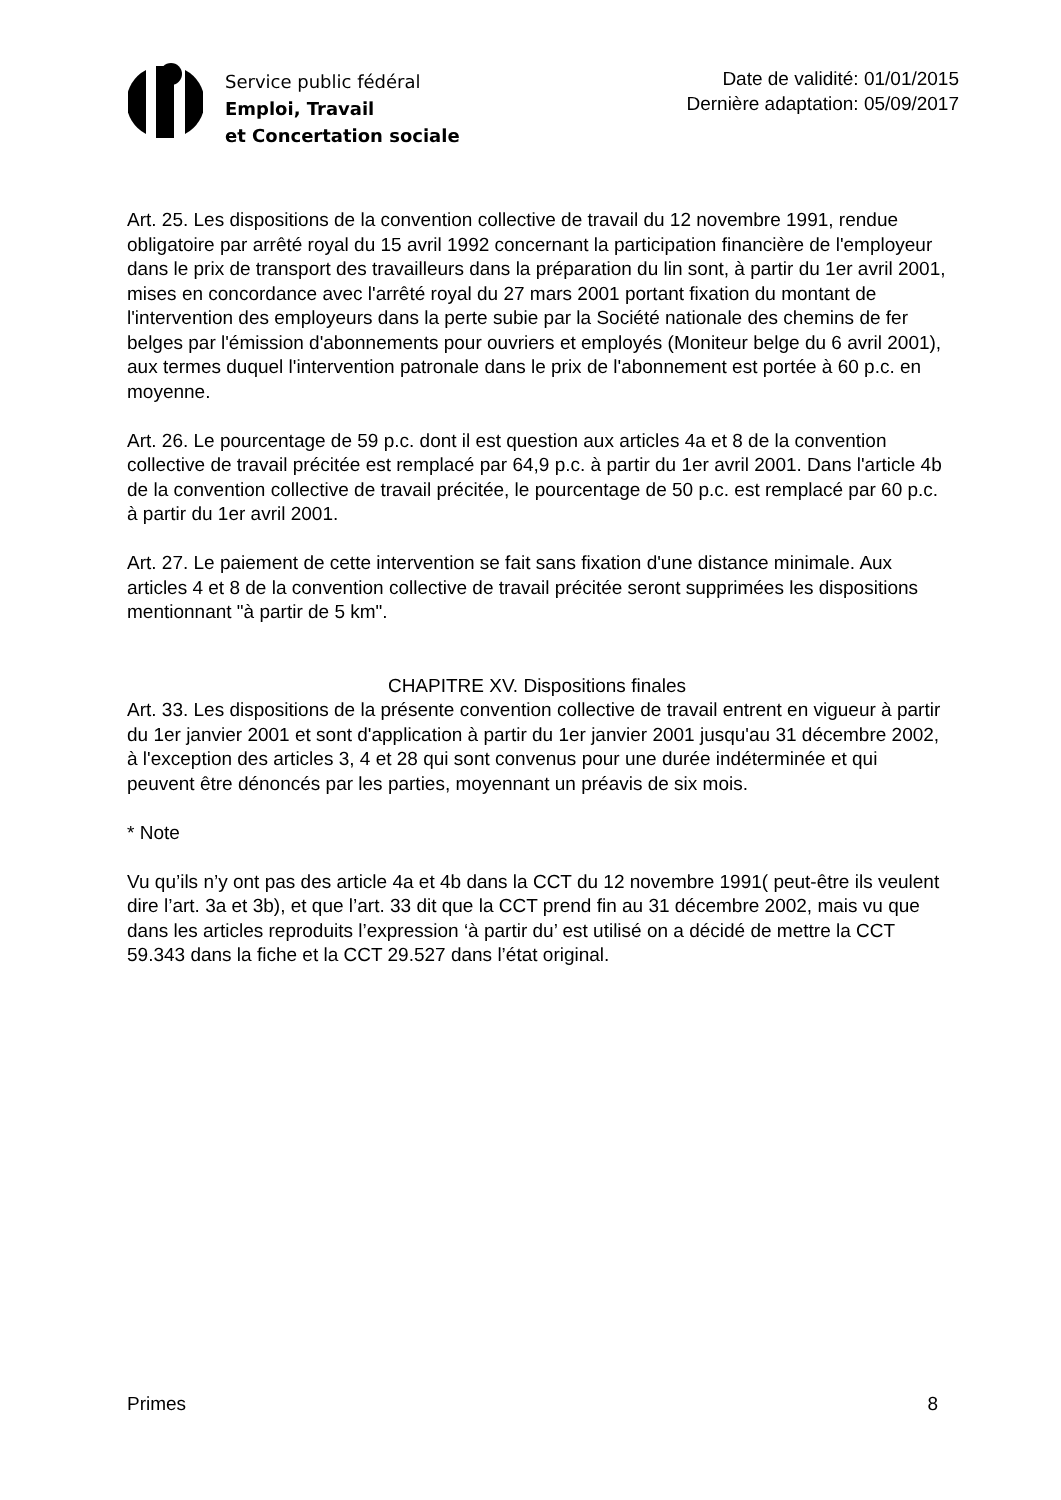Service public fédéral
Emploi, Travail
et Concertation sociale
Date de validité: 01/01/2015
Dernière adaptation: 05/09/2017
Art. 25. Les dispositions de la convention collective de travail du 12 novembre 1991, rendue obligatoire par arrêté royal du 15 avril 1992 concernant la participation financière de l'employeur dans le prix de transport des travailleurs dans la préparation du lin sont, à partir du 1er avril 2001, mises en concordance avec l'arrêté royal du 27 mars 2001 portant fixation du montant de l'intervention des employeurs dans la perte subie par la Société nationale des chemins de fer belges par l'émission d'abonnements pour ouvriers et employés (Moniteur belge du 6 avril 2001), aux termes duquel l'intervention patronale dans le prix de l'abonnement est portée à 60 p.c. en moyenne.
Art. 26. Le pourcentage de 59 p.c. dont il est question aux articles 4a et 8 de la convention collective de travail précitée est remplacé par 64,9 p.c. à partir du 1er avril 2001. Dans l'article 4b de la convention collective de travail précitée, le pourcentage de 50 p.c. est remplacé par 60 p.c. à partir du 1er avril 2001.
Art. 27. Le paiement de cette intervention se fait sans fixation d'une distance minimale. Aux articles 4 et 8 de la convention collective de travail précitée seront supprimées les dispositions mentionnant "à partir de 5 km".
CHAPITRE XV. Dispositions finales
Art. 33. Les dispositions de la présente convention collective de travail entrent en vigueur à partir du 1er janvier 2001 et sont d'application à partir du 1er janvier 2001 jusqu'au 31 décembre 2002, à l'exception des articles 3, 4 et 28 qui sont convenus pour une durée indéterminée et qui peuvent être dénoncés par les parties, moyennant un préavis de six mois.
* Note
Vu qu’ils n’y ont pas des article 4a et 4b dans la CCT du 12 novembre 1991( peut-être ils veulent dire l’art. 3a et 3b), et que l’art. 33 dit que la CCT prend fin au 31 décembre 2002, mais vu que dans les articles reproduits l’expression ‘à partir du’ est utilisé on a décidé de mettre la CCT 59.343 dans la fiche et la CCT 29.527 dans l’état original.
Primes 8